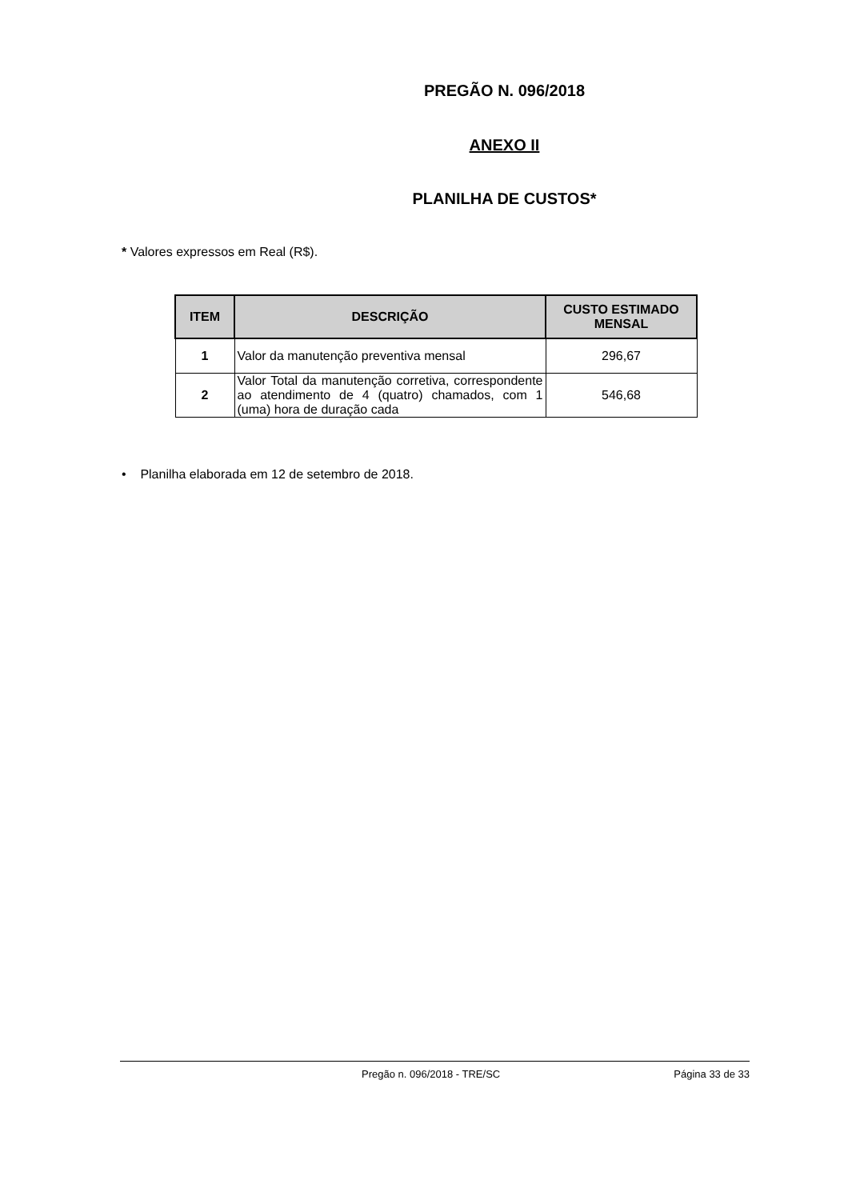PREGÃO N. 096/2018
ANEXO II
PLANILHA DE CUSTOS*
* Valores expressos em Real (R$).
| ITEM | DESCRIÇÃO | CUSTO ESTIMADO MENSAL |
| --- | --- | --- |
| 1 | Valor da manutenção preventiva mensal | 296,67 |
| 2 | Valor Total da manutenção corretiva, correspondente ao atendimento de 4 (quatro) chamados, com 1 (uma) hora de duração cada | 546,68 |
• Planilha elaborada em 12 de setembro de 2018.
Pregão n. 096/2018 - TRE/SC Página 33 de 33